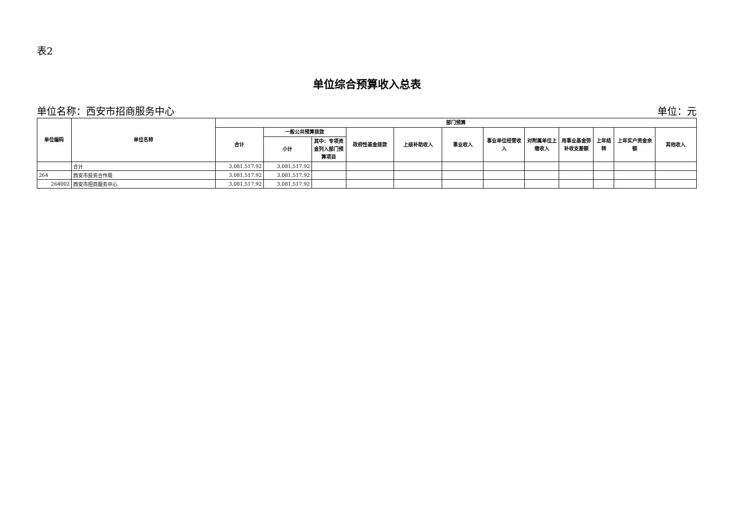表2
单位综合预算收入总表
单位名称：西安市招商服务中心 单位：元
| 单位编码 | 单位名称 | 部门预算 | | | | | | | | | | | |
| --- | --- | --- | --- | --- | --- | --- | --- | --- | --- | --- | --- | --- | --- |
| | | 合计 | 一般公共预算拨款 | | 政府性基金拨款 | 上级补助收入 | 事业收入 | 事业单位经营收入 | 对附属单位上缴收入 | 用事业基金弥补收支差额 | 上年结转 | 上年实户资金余额 | 其他收入 |
| | | | 小计 | 其中：专项资金列入部门预算项目 | | | | | | | | | |
| | 合计 | 3,081,517.92 | 3,081,517.92 | | | | | | | | | | |
| 264 | 西安市投资合作局 | 3,081,517.92 | 3,081,517.92 | | | | | | | | | | |
| 264002 | 西安市招商服务中心 | 3,081,517.92 | 3,081,517.92 | | | | | | | | | | |